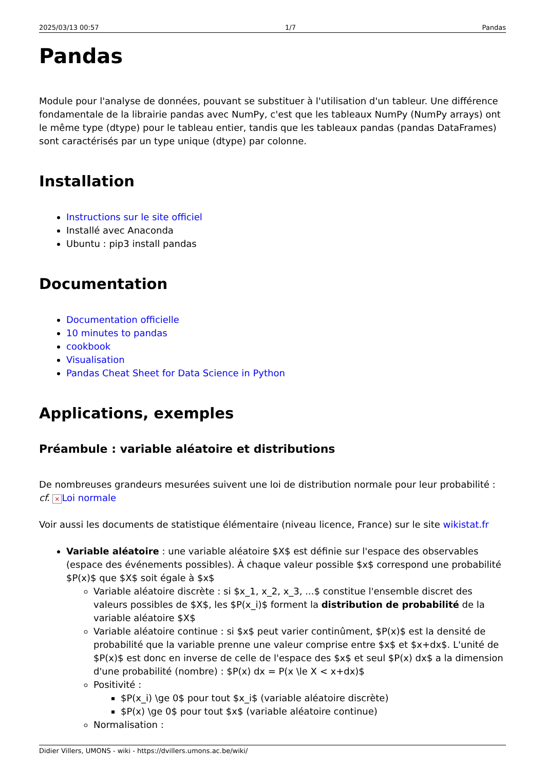2025/03/13 00:57 1/7 Pandas
Pandas
Module pour l'analyse de données, pouvant se substituer à l'utilisation d'un tableur. Une différence fondamentale de la librairie pandas avec NumPy, c'est que les tableaux NumPy (NumPy arrays) ont le même type (dtype) pour le tableau entier, tandis que les tableaux pandas (pandas DataFrames) sont caractérisés par un type unique (dtype) par colonne.
Installation
Instructions sur le site officiel
Installé avec Anaconda
Ubuntu : pip3 install pandas
Documentation
Documentation officielle
10 minutes to pandas
cookbook
Visualisation
Pandas Cheat Sheet for Data Science in Python
Applications, exemples
Préambule : variable aléatoire et distributions
De nombreuses grandeurs mesurées suivent une loi de distribution normale pour leur probabilité : cf. × Loi normale
Voir aussi les documents de statistique élémentaire (niveau licence, France) sur le site wikistat.fr
Variable aléatoire : une variable aléatoire $X$ est définie sur l'espace des observables (espace des événements possibles). À chaque valeur possible $x$ correspond une probabilité $P(x)$ que $X$ soit égale à $x$
Variable aléatoire discrète : si $x_1, x_2, x_3, ...$ constitue l'ensemble discret des valeurs possibles de $X$, les $P(x_i)$ forment la distribution de probabilité de la variable aléatoire $X$
Variable aléatoire continue : si $x$ peut varier continûment, $P(x)$ est la densité de probabilité que la variable prenne une valeur comprise entre $x$ et $x+dx$. L'unité de $P(x)$ est donc en inverse de celle de l'espace des $x$ et seul $P(x) dx$ a la dimension d'une probabilité (nombre) : $P(x) dx = P(x \le X < x+dx)$
Positivité :
$P(x_i) \ge 0$ pour tout $x_i$ (variable aléatoire discrète)
$P(x) \ge 0$ pour tout $x$ (variable aléatoire continue)
Normalisation :
Didier Villers, UMONS - wiki - https://dvillers.umons.ac.be/wiki/